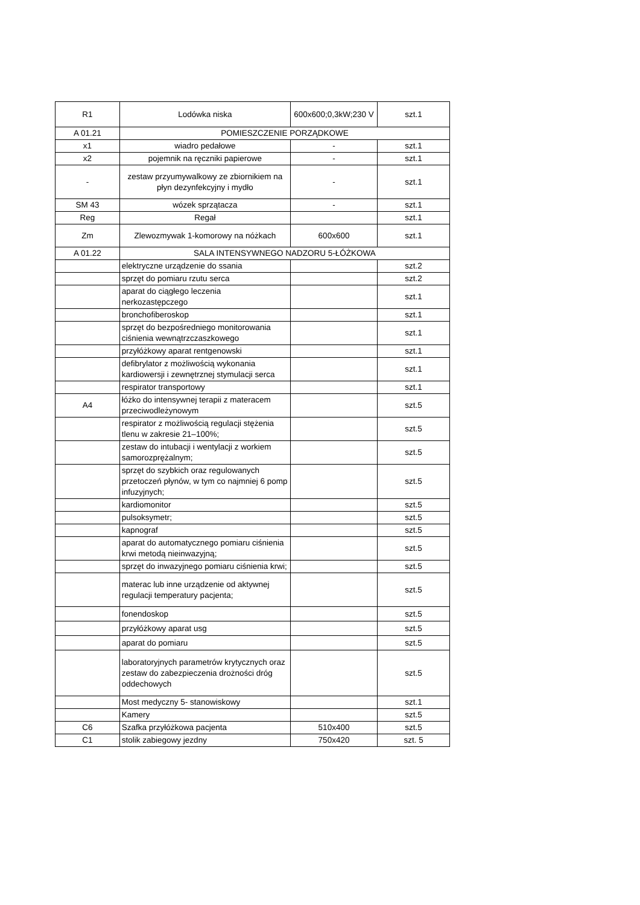| R1 | Lodówka niska | 600x600;0,3kW;230 V | szt.1 |
| A 01.21 | POMIESZCZENIE PORZĄDKOWE | | |
| x1 | wiadro pedałowe | - | szt.1 |
| x2 | pojemnik na ręczniki papierowe | - | szt.1 |
| - | zestaw przyumywalkowy ze zbiornikiem na płyn dezynfekcyjny i mydło | - | szt.1 |
| SM 43 | wózek sprzątacza | - | szt.1 |
| Reg | Regał | | szt.1 |
| Zm | Zlewozmywak 1-komorowy na nóżkach | 600x600 | szt.1 |
| A 01.22 | SALA INTENSYWNEGO NADZORU 5-ŁÓŻKOWA | | |
| | elektryczne urządzenie do ssania | | szt.2 |
| | sprzęt do pomiaru rzutu serca | | szt.2 |
| | aparat do ciągłego leczenia nerkozastępczego | | szt.1 |
| | bronchofiberoskop | | szt.1 |
| | sprzęt do bezpośredniego monitorowania ciśnienia wewnątrzczaszkowego | | szt.1 |
| | przyłóżkowy aparat rentgenowski | | szt.1 |
| | defibrylator z możliwością wykonania kardiowersji i zewnętrznej stymulacji serca | | szt.1 |
| | respirator transportowy | | szt.1 |
| A4 | łóżko do intensywnej terapii z materacem przeciwodleżynowym | | szt.5 |
| | respirator z możliwością regulacji stężenia tlenu w zakresie 21–100%; | | szt.5 |
| | zestaw do intubacji i wentylacji z workiem samorozprężalnym; | | szt.5 |
| | sprzęt do szybkich oraz regulowanych przetoczeń płynów, w tym co najmniej 6 pomp infuzyjnych; | | szt.5 |
| | kardiomonitor | | szt.5 |
| | pulsoksymetr; | | szt.5 |
| | kapnograf | | szt.5 |
| | aparat do automatycznego pomiaru ciśnienia krwi metodą nieinwazyjną; | | szt.5 |
| | sprzęt do inwazyjnego pomiaru ciśnienia krwi; | | szt.5 |
| | materac lub inne urządzenie od aktywnej regulacji temperatury pacjenta; | | szt.5 |
| | fonendoskop | | szt.5 |
| | przyłóżkowy aparat usg | | szt.5 |
| | aparat do pomiaru | | szt.5 |
| | laboratoryjnych parametrów krytycznych oraz zestaw do zabezpieczenia drożności dróg oddechowych | | szt.5 |
| | Most medyczny 5- stanowiskowy | | szt.1 |
| | Kamery | | szt.5 |
| C6 | Szafka przyłóżkowa pacjenta | 510x400 | szt.5 |
| C1 | stolik zabiegowy jezdny | 750x420 | szt. 5 |